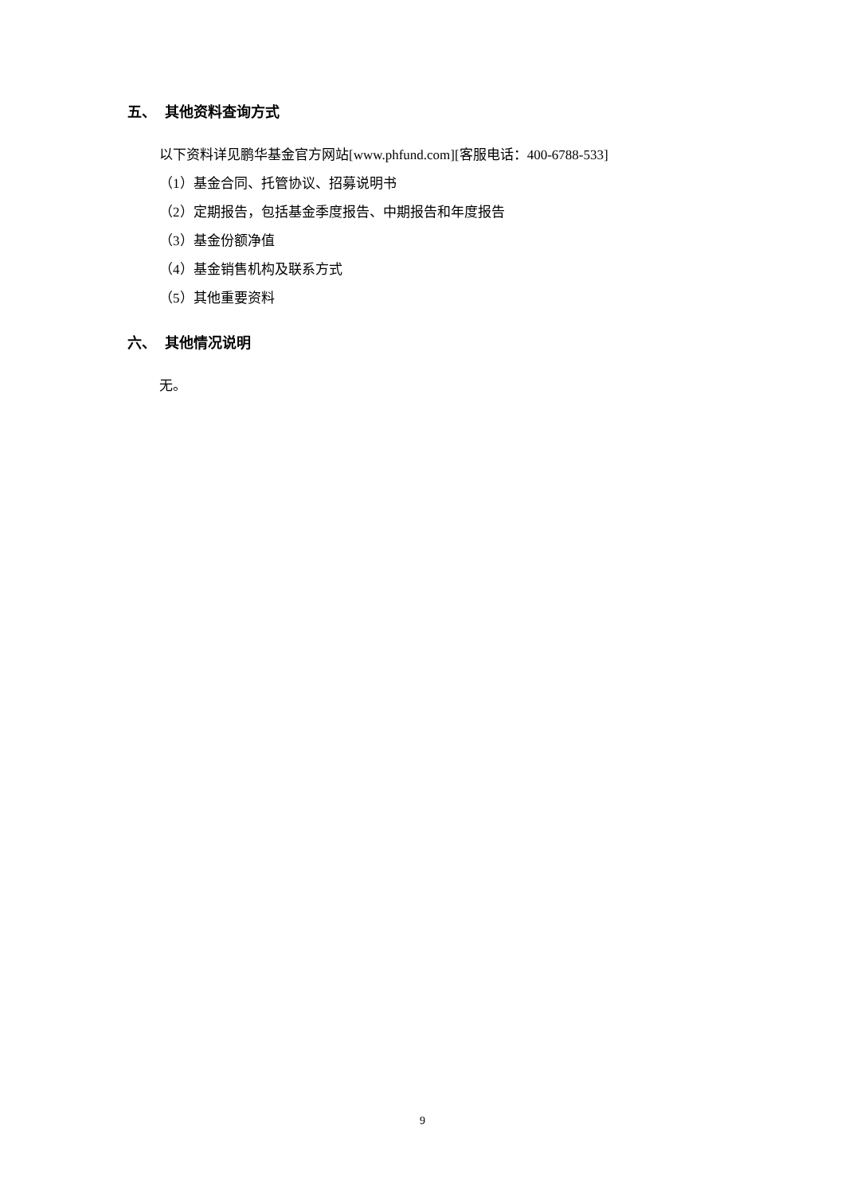五、 其他资料查询方式
以下资料详见鹏华基金官方网站[www.phfund.com][客服电话：400-6788-533]
（1）基金合同、托管协议、招募说明书
（2）定期报告，包括基金季度报告、中期报告和年度报告
（3）基金份额净值
（4）基金销售机构及联系方式
（5）其他重要资料
六、 其他情况说明
无。
9